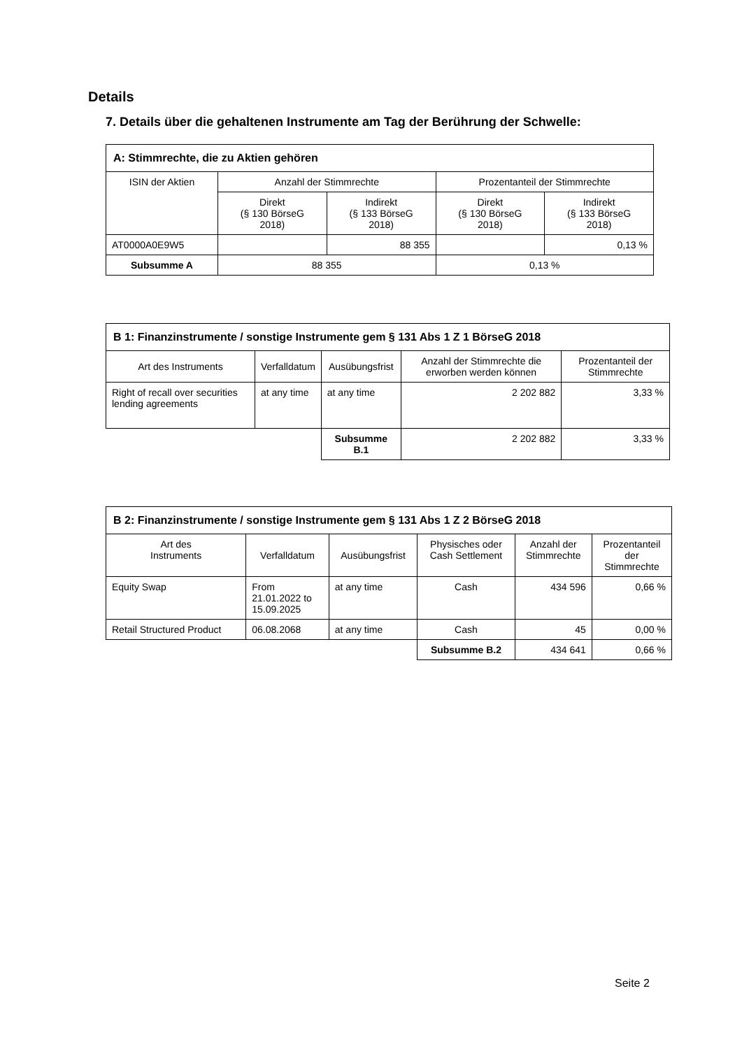Details
7. Details über die gehaltenen Instrumente am Tag der Berührung der Schwelle:
| A: Stimmrechte, die zu Aktien gehören | | | | |
| --- | --- | --- | --- | --- |
| ISIN der Aktien | Anzahl der Stimmrechte | | Prozentanteil der Stimmrechte | |
| | Direkt (§ 130 BörseG 2018) | Indirekt (§ 133 BörseG 2018) | Direkt (§ 130 BörseG 2018) | Indirekt (§ 133 BörseG 2018) |
| AT0000A0E9W5 | | 88 355 | | 0,13 % |
| Subsumme A | 88 355 | | 0,13 % | |
| B 1: Finanzinstrumente / sonstige Instrumente gem § 131 Abs 1 Z 1 BörseG 2018 | | | | |
| --- | --- | --- | --- | --- |
| Art des Instruments | Verfalldatum | Ausübungsfrist | Anzahl der Stimmrechte die erworben werden können | Prozentanteil der Stimmrechte |
| Right of recall over securities lending agreements | at any time | at any time | 2 202 882 | 3,33 % |
| | | Subsumme B.1 | 2 202 882 | 3,33 % |
| B 2: Finanzinstrumente / sonstige Instrumente gem § 131 Abs 1 Z 2 BörseG 2018 | | | | | |
| --- | --- | --- | --- | --- | --- |
| Art des Instruments | Verfalldatum | Ausübungsfrist | Physisches oder Cash Settlement | Anzahl der Stimmrechte | Prozentanteil der Stimmrechte |
| Equity Swap | From 21.01.2022 to 15.09.2025 | at any time | Cash | 434 596 | 0,66 % |
| Retail Structured Product | 06.08.2068 | at any time | Cash | 45 | 0,00 % |
| | | | Subsumme B.2 | 434 641 | 0,66 % |
Seite 2